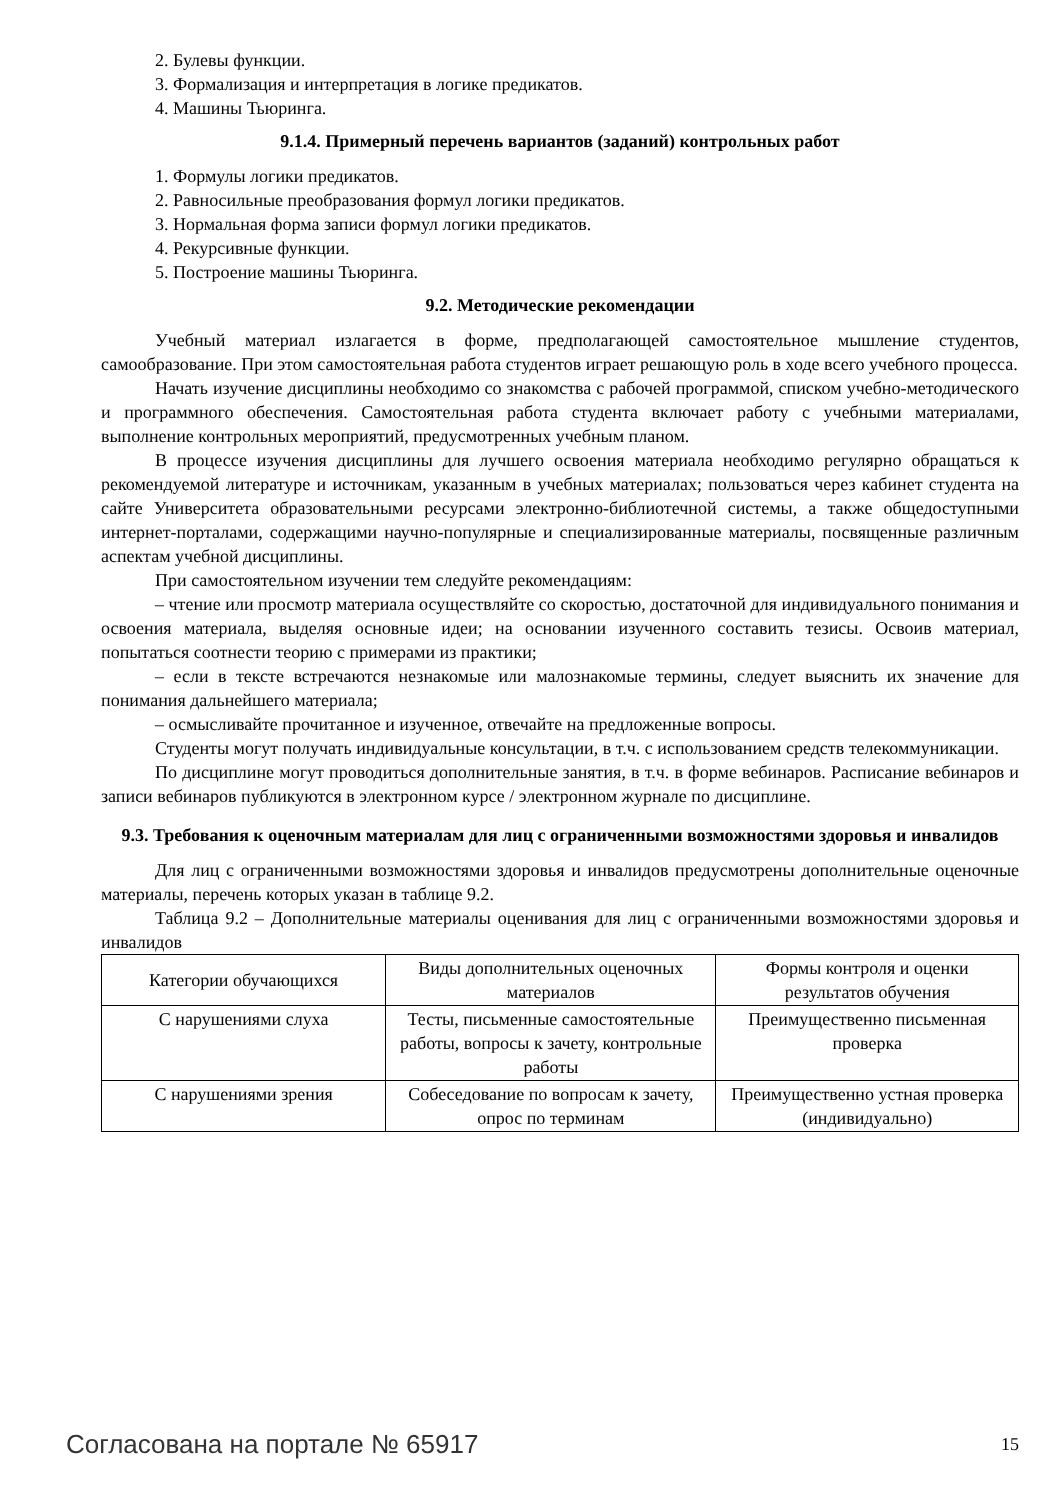2. Булевы функции.
3. Формализация и интерпретация в логике предикатов.
4. Машины Тьюринга.
9.1.4. Примерный перечень вариантов (заданий) контрольных работ
1. Формулы логики предикатов.
2. Равносильные преобразования формул логики предикатов.
3. Нормальная форма записи формул логики предикатов.
4. Рекурсивные функции.
5. Построение машины Тьюринга.
9.2. Методические рекомендации
Учебный материал излагается в форме, предполагающей самостоятельное мышление студентов, самообразование. При этом самостоятельная работа студентов играет решающую роль в ходе всего учебного процесса.
Начать изучение дисциплины необходимо со знакомства с рабочей программой, списком учебно-методического и программного обеспечения. Самостоятельная работа студента включает работу с учебными материалами, выполнение контрольных мероприятий, предусмотренных учебным планом.
В процессе изучения дисциплины для лучшего освоения материала необходимо регулярно обращаться к рекомендуемой литературе и источникам, указанным в учебных материалах; пользоваться через кабинет студента на сайте Университета образовательными ресурсами электронно-библиотечной системы, а также общедоступными интернет-порталами, содержащими научно-популярные и специализированные материалы, посвященные различным аспектам учебной дисциплины.
При самостоятельном изучении тем следуйте рекомендациям:
– чтение или просмотр материала осуществляйте со скоростью, достаточной для индивидуального понимания и освоения материала, выделяя основные идеи; на основании изученного составить тезисы. Освоив материал, попытаться соотнести теорию с примерами из практики;
– если в тексте встречаются незнакомые или малознакомые термины, следует выяснить их значение для понимания дальнейшего материала;
– осмысливайте прочитанное и изученное, отвечайте на предложенные вопросы.
Студенты могут получать индивидуальные консультации, в т.ч. с использованием средств телекоммуникации.
По дисциплине могут проводиться дополнительные занятия, в т.ч. в форме вебинаров. Расписание вебинаров и записи вебинаров публикуются в электронном курсе / электронном журнале по дисциплине.
9.3. Требования к оценочным материалам для лиц с ограниченными возможностями здоровья и инвалидов
Для лиц с ограниченными возможностями здоровья и инвалидов предусмотрены дополнительные оценочные материалы, перечень которых указан в таблице 9.2.
Таблица 9.2 – Дополнительные материалы оценивания для лиц с ограниченными возможностями здоровья и инвалидов
| Категории обучающихся | Виды дополнительных оценочных материалов | Формы контроля и оценки результатов обучения |
| С нарушениями слуха | Тесты, письменные самостоятельные работы, вопросы к зачету, контрольные работы | Преимущественно письменная проверка |
| С нарушениями зрения | Собеседование по вопросам к зачету, опрос по терминам | Преимущественно устная проверка (индивидуально) |
Согласована на портале № 65917 15